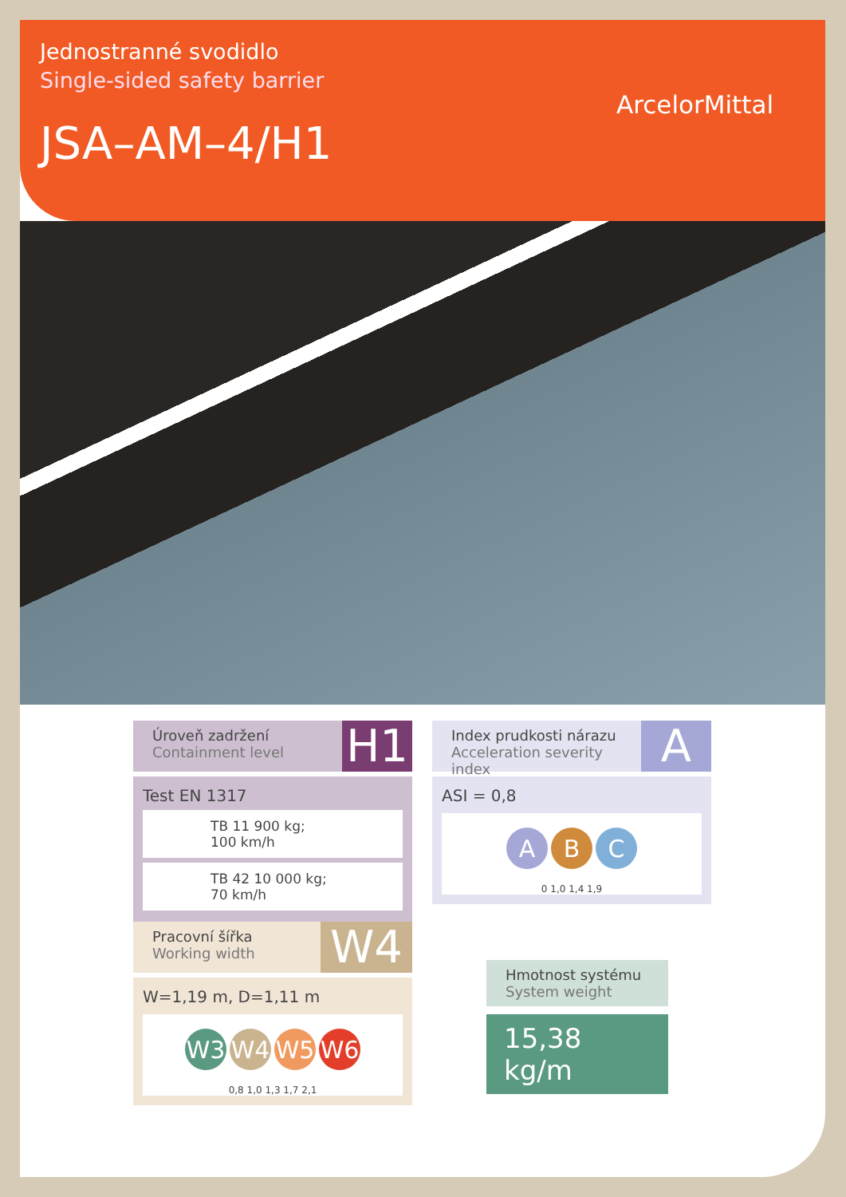Jednostranné svodidlo
Single-sided safety barrier
JSA–AM–4/H1
ArcelorMittal
Úroveň zadržení
Containment level
H1
Test EN 1317
TB 11 900 kg; 100 km/h
TB 42 10 000 kg; 70 km/h
Index prudkosti nárazu
Acceleration severity index
A
ASI = 0,8
A B C
0 1,0 1,4 1,9
Pracovní šířka
Working width
W4
W=1,19 m, D=1,11 m
W3 W4 W5 W6
0,8 1,0 1,3 1,7 2,1
Hmotnost systému
System weight
15,38 kg/m